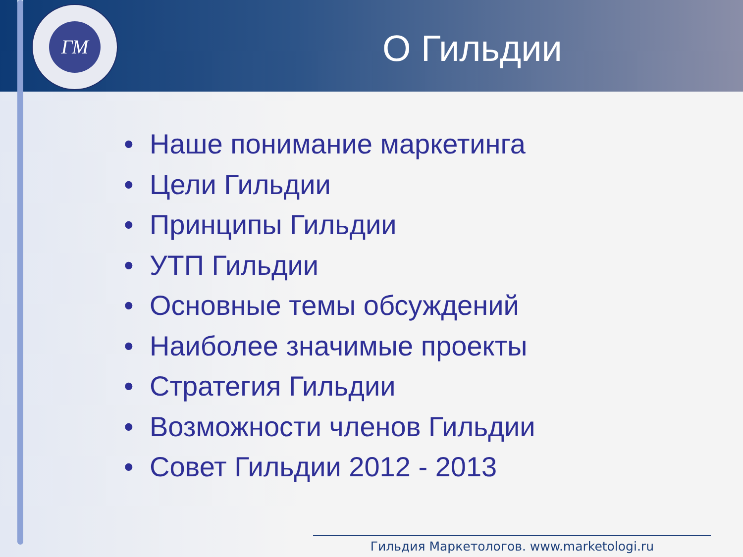ГМ
О Гильдии
• Наше понимание маркетинга
• Цели Гильдии
• Принципы Гильдии
• УТП Гильдии
• Основные темы обсуждений
• Наиболее значимые проекты
• Стратегия Гильдии
• Возможности членов Гильдии
• Совет Гильдии 2012 - 2013
Гильдия Маркетологов. www.marketologi.ru